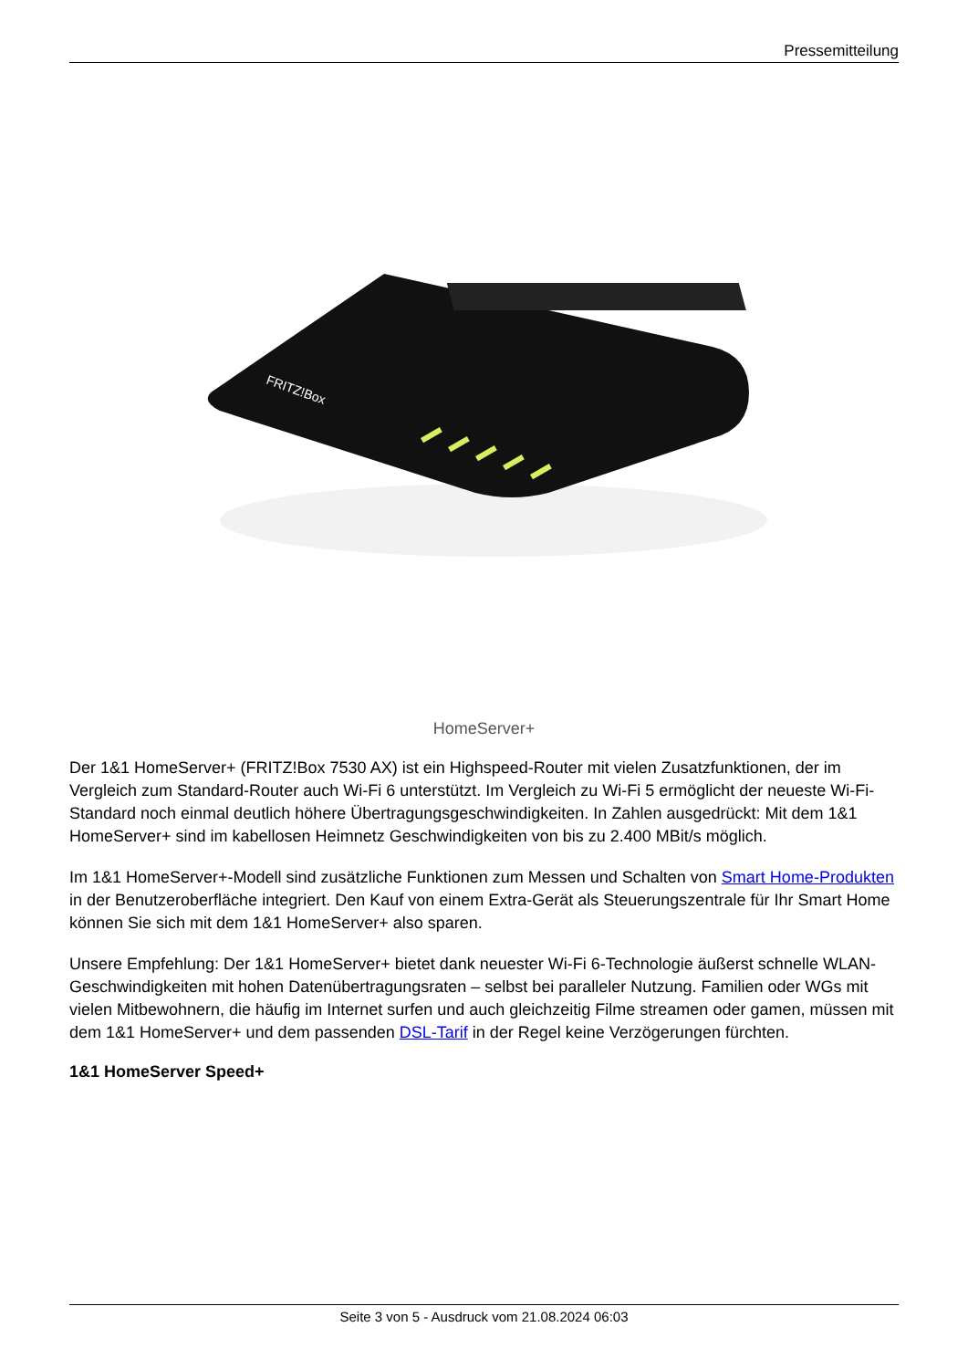Pressemitteilung
FRITZ!Box
HomeServer+
Der 1&1 HomeServer+ (FRITZ!Box 7530 AX) ist ein Highspeed-Router mit vielen Zusatzfunktionen, der im Vergleich zum Standard-Router auch Wi-Fi 6 unterstützt. Im Vergleich zu Wi-Fi 5 ermöglicht der neueste Wi-Fi-Standard noch einmal deutlich höhere Übertragungsgeschwindigkeiten. In Zahlen ausgedrückt: Mit dem 1&1 HomeServer+ sind im kabellosen Heimnetz Geschwindigkeiten von bis zu 2.400 MBit/s möglich.
Im 1&1 HomeServer+-Modell sind zusätzliche Funktionen zum Messen und Schalten von Smart Home-Produkten in der Benutzeroberfläche integriert. Den Kauf von einem Extra-Gerät als Steuerungszentrale für Ihr Smart Home können Sie sich mit dem 1&1 HomeServer+ also sparen.
Unsere Empfehlung: Der 1&1 HomeServer+ bietet dank neuester Wi-Fi 6-Technologie äußerst schnelle WLAN-Geschwindigkeiten mit hohen Datenübertragungsraten – selbst bei paralleler Nutzung. Familien oder WGs mit vielen Mitbewohnern, die häufig im Internet surfen und auch gleichzeitig Filme streamen oder gamen, müssen mit dem 1&1 HomeServer+ und dem passenden DSL-Tarif in der Regel keine Verzögerungen fürchten.
1&1 HomeServer Speed+
Seite 3 von 5 - Ausdruck vom 21.08.2024 06:03